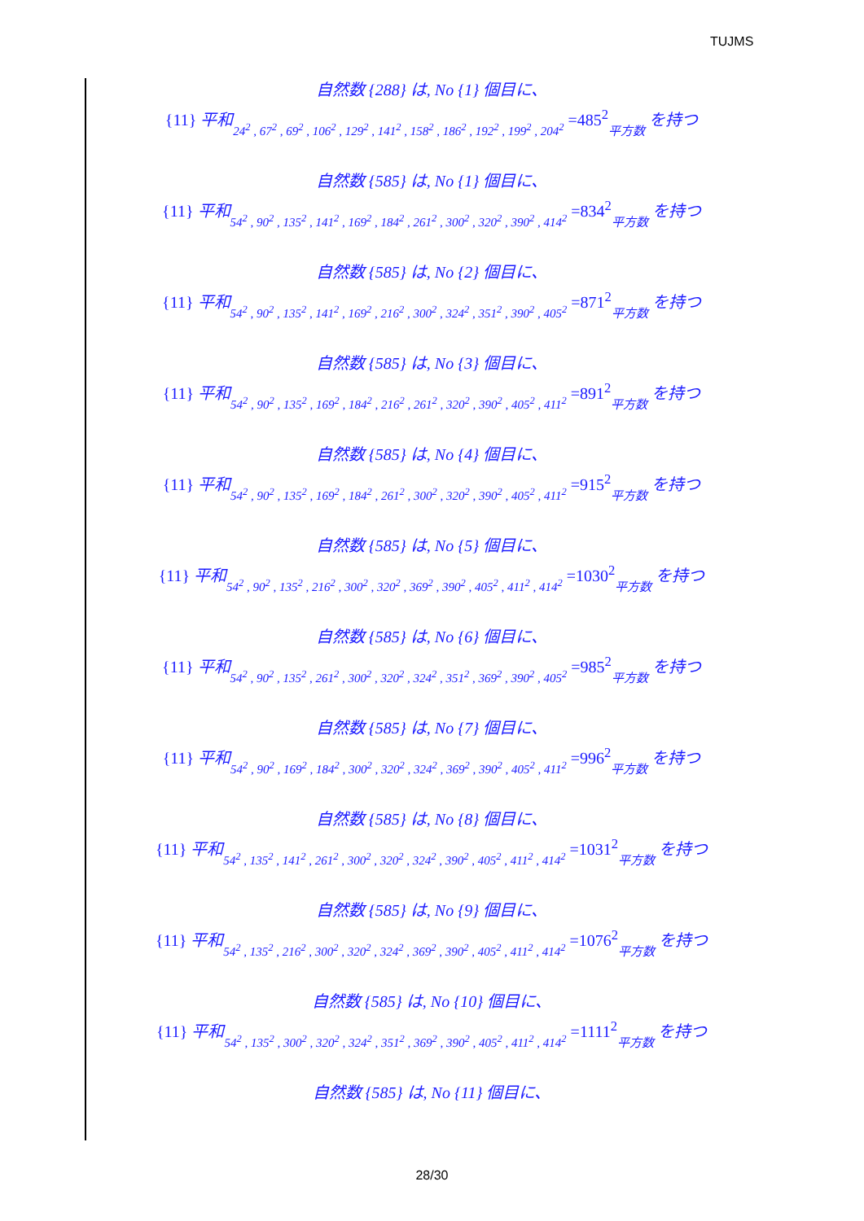TUJMS
自然数 {288} は, No {1} 個目に、
{11} 平和 24<sup>2</sup> , 67<sup>2</sup> , 69<sup>2</sup> , 106<sup>2</sup> , 129<sup>2</sup> , 141<sup>2</sup> , 158<sup>2</sup> , 186<sup>2</sup> , 192<sup>2</sup> , 199<sup>2</sup> , 204<sup>2</sup> =485<sup>2</sup>平方数 を持つ
自然数 {585} は, No {1} 個目に、
{11} 平和 54<sup>2</sup> , 90<sup>2</sup> , 135<sup>2</sup> , 141<sup>2</sup> , 169<sup>2</sup> , 184<sup>2</sup> , 261<sup>2</sup> , 300<sup>2</sup> , 320<sup>2</sup> , 390<sup>2</sup> , 414<sup>2</sup> =834<sup>2</sup>平方数 を持つ
自然数 {585} は, No {2} 個目に、
{11} 平和 54<sup>2</sup> , 90<sup>2</sup> , 135<sup>2</sup> , 141<sup>2</sup> , 169<sup>2</sup> , 216<sup>2</sup> , 300<sup>2</sup> , 324<sup>2</sup> , 351<sup>2</sup> , 390<sup>2</sup> , 405<sup>2</sup> =871<sup>2</sup>平方数 を持つ
自然数 {585} は, No {3} 個目に、
{11} 平和 54<sup>2</sup> , 90<sup>2</sup> , 135<sup>2</sup> , 169<sup>2</sup> , 184<sup>2</sup> , 216<sup>2</sup> , 261<sup>2</sup> , 320<sup>2</sup> , 390<sup>2</sup> , 405<sup>2</sup> , 411<sup>2</sup> =891<sup>2</sup>平方数 を持つ
自然数 {585} は, No {4} 個目に、
{11} 平和 54<sup>2</sup> , 90<sup>2</sup> , 135<sup>2</sup> , 169<sup>2</sup> , 184<sup>2</sup> , 261<sup>2</sup> , 300<sup>2</sup> , 320<sup>2</sup> , 390<sup>2</sup> , 405<sup>2</sup> , 411<sup>2</sup> =915<sup>2</sup>平方数 を持つ
自然数 {585} は, No {5} 個目に、
{11} 平和 54<sup>2</sup> , 90<sup>2</sup> , 135<sup>2</sup> , 216<sup>2</sup> , 300<sup>2</sup> , 320<sup>2</sup> , 369<sup>2</sup> , 390<sup>2</sup> , 405<sup>2</sup> , 411<sup>2</sup> , 414<sup>2</sup> =1030<sup>2</sup>平方数 を持つ
自然数 {585} は, No {6} 個目に、
{11} 平和 54<sup>2</sup> , 90<sup>2</sup> , 135<sup>2</sup> , 261<sup>2</sup> , 300<sup>2</sup> , 320<sup>2</sup> , 324<sup>2</sup> , 351<sup>2</sup> , 369<sup>2</sup> , 390<sup>2</sup> , 405<sup>2</sup> =985<sup>2</sup>平方数 を持つ
自然数 {585} は, No {7} 個目に、
{11} 平和 54<sup>2</sup> , 90<sup>2</sup> , 169<sup>2</sup> , 184<sup>2</sup> , 300<sup>2</sup> , 320<sup>2</sup> , 324<sup>2</sup> , 369<sup>2</sup> , 390<sup>2</sup> , 405<sup>2</sup> , 411<sup>2</sup> =996<sup>2</sup>平方数 を持つ
自然数 {585} は, No {8} 個目に、
{11} 平和 54<sup>2</sup> , 135<sup>2</sup> , 141<sup>2</sup> , 261<sup>2</sup> , 300<sup>2</sup> , 320<sup>2</sup> , 324<sup>2</sup> , 390<sup>2</sup> , 405<sup>2</sup> , 411<sup>2</sup> , 414<sup>2</sup> =1031<sup>2</sup>平方数 を持つ
自然数 {585} は, No {9} 個目に、
{11} 平和 54<sup>2</sup> , 135<sup>2</sup> , 216<sup>2</sup> , 300<sup>2</sup> , 320<sup>2</sup> , 324<sup>2</sup> , 369<sup>2</sup> , 390<sup>2</sup> , 405<sup>2</sup> , 411<sup>2</sup> , 414<sup>2</sup> =1076<sup>2</sup>平方数 を持つ
自然数 {585} は, No {10} 個目に、
{11} 平和 54<sup>2</sup> , 135<sup>2</sup> , 300<sup>2</sup> , 320<sup>2</sup> , 324<sup>2</sup> , 351<sup>2</sup> , 369<sup>2</sup> , 390<sup>2</sup> , 405<sup>2</sup> , 411<sup>2</sup> , 414<sup>2</sup> =1111<sup>2</sup>平方数 を持つ
自然数 {585} は, No {11} 個目に、
28/30